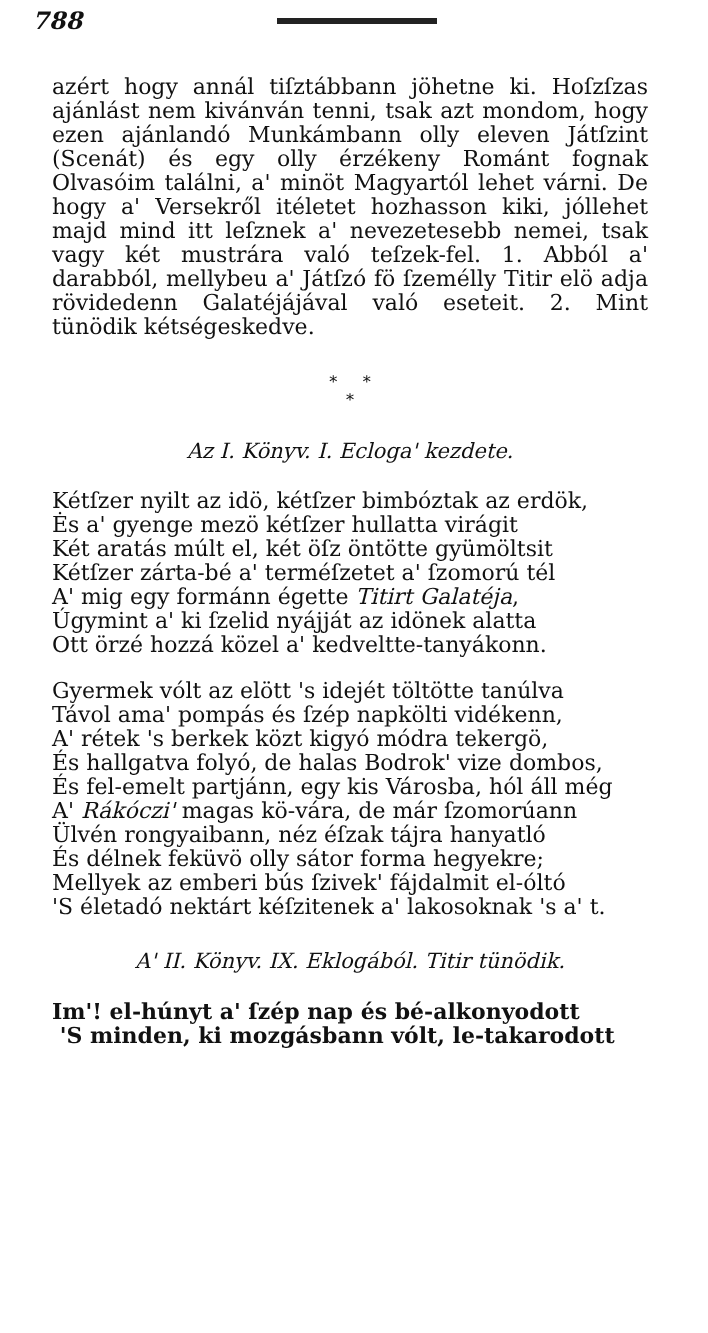788
azért hogy annál tiſztábbann jöhetne ki. Hoſzſzas ajánlást nem kivánván tenni, tsak azt mondom, hogy ezen ajánlandó Munkámbann olly eleven Játſzint (Scenát) és egy olly érzékeny Románt fognak Olvasóim találni, a' minöt Magyartól lehet várni. De hogy a' Versekről itéletet hozhasson kiki, jóllehet majd mind itt leſznek a' nevezetesebb nemei, tsak vagy két mustrára való teſzek-fel. 1. Abból a' darabból, mellybeu a' Játſzó fö ſzemélly Titir elö adja rövidedenn Galatéjájával való eseteit. 2. Mint tünödik kétségeskedve.
* *
*
Az I. Könyv. I. Ecloga' kezdete.
Kétſzer nyilt az idö, kétſzer bimbóztak az erdök,
Ės a' gyenge mezö kétſzer hullatta virágit
Két aratás múlt el, két öſz öntötte gyümöltsit
Kétſzer zárta-bé a' terméſzetet a' ſzomorú tél
A' mig egy formánn égette Titirt Galatéja,
Úgymint a' ki ſzelid nyájját az idönek alatta
Ott örzé hozzá közel a' kedveltte-tanyákonn.
Gyermek vólt az elött 's idejét töltötte tanúlva
Távol ama' pompás és ſzép napkölti vidékenn,
A' rétek 's berkek közt kigyó módra tekergö,
És hallgatva folyó, de halas Bodrok' vize dombos,
És fel-emelt partjánn, egy kis Városba, hól áll még
A' Rákóczi' magas kö-vára, de már ſzomorúann
Ülvén rongyaibann, néz éſzak tájra hanyatló
És délnek feküvö olly sátor forma hegyekre;
Mellyek az emberi bús ſzivek' fájdalmit el-óltó
'S életadó nektárt kéſzitenek a' lakosoknak 's a' t.
A' II. Könyv. IX. Eklogából. Titir tünödik.
Im'! el-húnyt a' ſzép nap és bé-alkonyodott
'S minden, ki mozgásbann vólt, le-takarodott